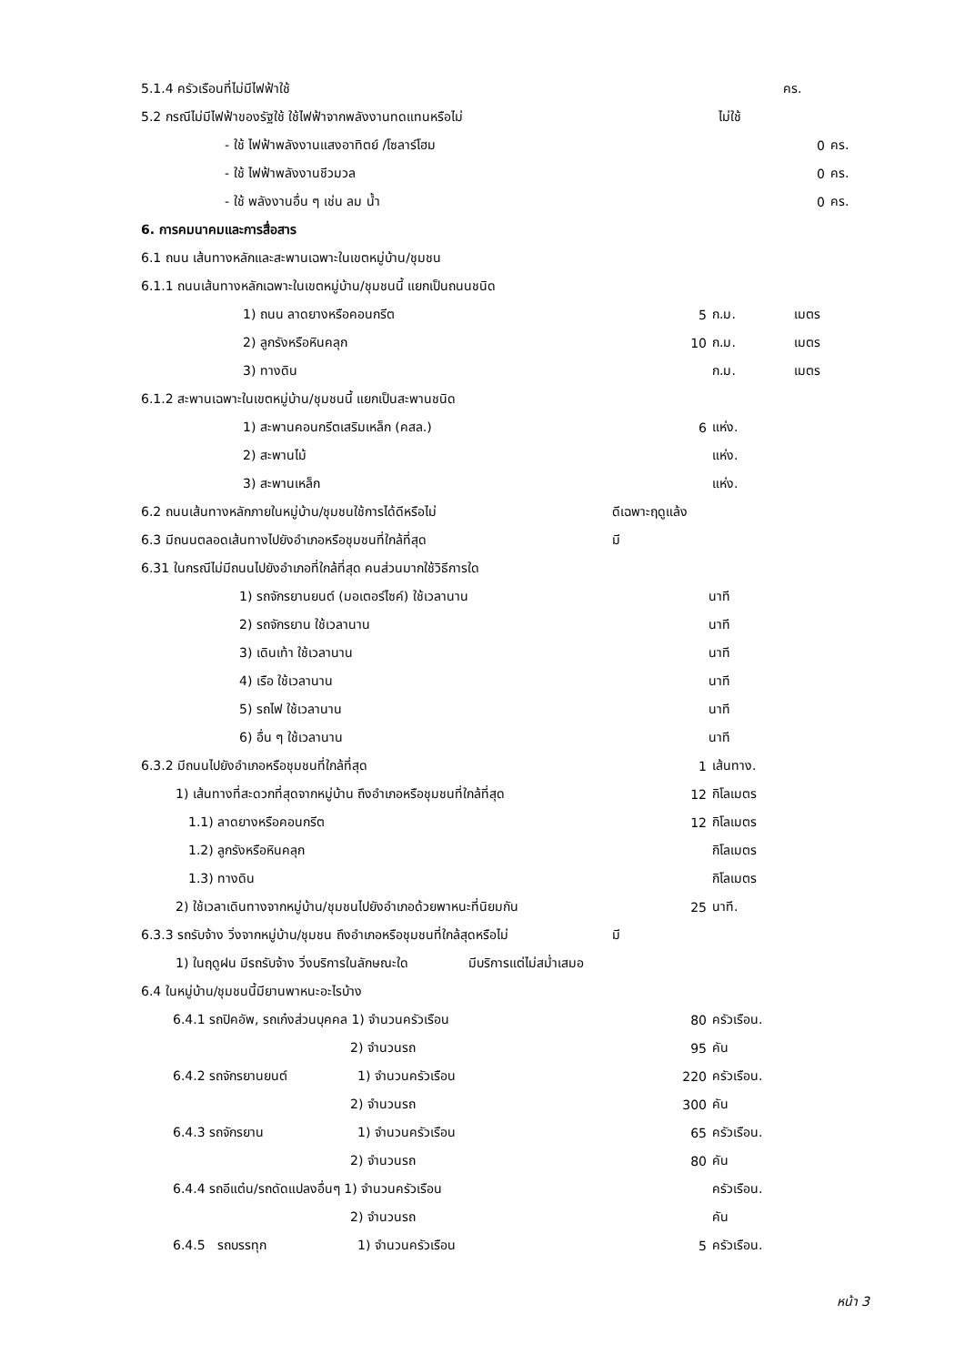5.1.4 ครัวเรือนที่ไม่มีไฟฟ้าใช้ คร.
5.2 กรณีไม่มีไฟฟ้าของรัฐใช้ ใช้ไฟฟ้าจากพลังงานทดแทนหรือไม่ ไม่ใช้
- ใช้ ไฟฟ้าพลังงานแสงอาทิตย์ /โซลาร์โฮม 0 คร.
- ใช้ ไฟฟ้าพลังงานชีวมวล 0 คร.
- ใช้ พลังงานอื่น ๆ เช่น ลม น้ำ 0 คร.
6. การคมนาคมและการสื่อสาร
6.1 ถนน เส้นทางหลักและสะพานเฉพาะในเขตหมู่บ้าน/ชุมชน
6.1.1 ถนนเส้นทางหลักเฉพาะในเขตหมู่บ้าน/ชุมชนนี้ แยกเป็นถนนชนิด
1) ถนน ลาดยางหรือคอนกรีต 5 ก.ม. เมตร
2) ลูกรังหรือหินคลุก 10 ก.ม. เมตร
3) ทางดิน ก.ม. เมตร
6.1.2 สะพานเฉพาะในเขตหมู่บ้าน/ชุมชนนี้ แยกเป็นสะพานชนิด
1) สะพานคอนกรีตเสริมเหล็ก (คสล.) 6 แห่ง.
2) สะพานไม้ แห่ง.
3) สะพานเหล็ก แห่ง.
6.2 ถนนเส้นทางหลักภายในหมู่บ้าน/ชุมชนใช้การได้ดีหรือไม่ ดีเฉพาะฤดูแล้ง
6.3 มีถนนตลอดเส้นทางไปยังอำเภอหรือชุมชนที่ใกล้ที่สุด มี
6.31 ในกรณีไม่มีถนนไปยังอำเภอที่ใกล้ที่สุด คนส่วนมากใช้วิธีการใด
1) รถจักรยานยนต์ (มอเตอร์ไซค์) ใช้เวลานาน นาที
2) รถจักรยาน ใช้เวลานาน นาที
3) เดินเท้า ใช้เวลานาน นาที
4) เรือ ใช้เวลานาน นาที
5) รถไฟ ใช้เวลานาน นาที
6) อื่น ๆ ใช้เวลานาน นาที
6.3.2 มีถนนไปยังอำเภอหรือชุมชนที่ใกล้ที่สุด 1 เส้นทาง.
1) เส้นทางที่สะดวกที่สุดจากหมู่บ้าน ถึงอำเภอหรือชุมชนที่ใกล้ที่สุด 12 กิโลเมตร
1.1) ลาดยางหรือคอนกรีต 12 กิโลเมตร
1.2) ลูกรังหรือหินคลุก กิโลเมตร
1.3) ทางดิน กิโลเมตร
2) ใช้เวลาเดินทางจากหมู่บ้าน/ชุมชนไปยังอำเภอด้วยพาหนะที่นิยมกัน 25 นาที.
6.3.3 รถรับจ้าง วิ่งจากหมู่บ้าน/ชุมชน ถึงอำเภอหรือชุมชนที่ใกล้สุดหรือไม่ มี
1) ในฤดูฝน มีรถรับจ้าง วิ่งบริการในลักษณะใด มีบริการแต่ไม่สม่ำเสมอ
6.4 ในหมู่บ้าน/ชุมชนนี้มียานพาหนะอะไรบ้าง
6.4.1 รถปิคอัพ, รถเก๋งส่วนบุคคล 1) จำนวนครัวเรือน 80 ครัวเรือน.
2) จำนวนรถ 95 คัน
6.4.2 รถจักรยานยนต์ 1) จำนวนครัวเรือน 220 ครัวเรือน.
2) จำนวนรถ 300 คัน
6.4.3 รถจักรยาน 1) จำนวนครัวเรือน 65 ครัวเรือน.
2) จำนวนรถ 80 คัน
6.4.4 รถอีแต๋น/รถดัดแปลงอื่นๆ 1) จำนวนครัวเรือน ครัวเรือน.
2) จำนวนรถ คัน
6.4.5 รถบรรทุก 1) จำนวนครัวเรือน 5 ครัวเรือน.
หน้า 3